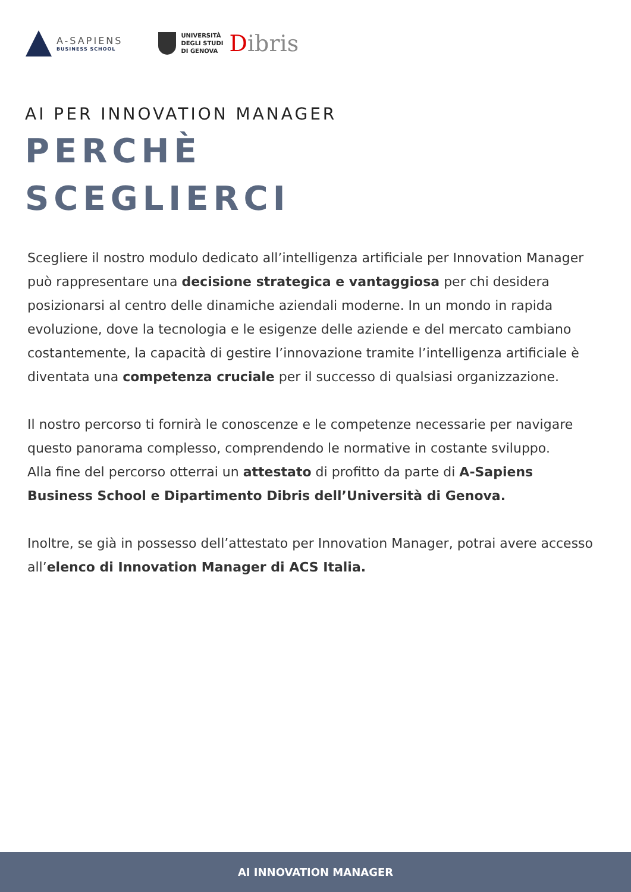A-SAPIENS
BUSINESS SCHOOL
UNIVERSITÀ
DEGLI STUDI
DI GENOVA
Dibris
AI PER INNOVATION MANAGER
PERCHÈ
SCEGLIERCI
Scegliere il nostro modulo dedicato all’intelligenza artificiale per Innovation Manager può rappresentare una decisione strategica e vantaggiosa per chi desidera posizionarsi al centro delle dinamiche aziendali moderne. In un mondo in rapida evoluzione, dove la tecnologia e le esigenze delle aziende e del mercato cambiano costantemente, la capacità di gestire l’innovazione tramite l’intelligenza artificiale è diventata una competenza cruciale per il successo di qualsiasi organizzazione.
Il nostro percorso ti fornirà le conoscenze e le competenze necessarie per navigare questo panorama complesso, comprendendo le normative in costante sviluppo.
Alla fine del percorso otterrai un attestato di profitto da parte di A-Sapiens Business School e Dipartimento Dibris dell’Università di Genova.
Inoltre, se già in possesso dell’attestato per Innovation Manager, potrai avere accesso all’elenco di Innovation Manager di ACS Italia.
AI INNOVATION MANAGER